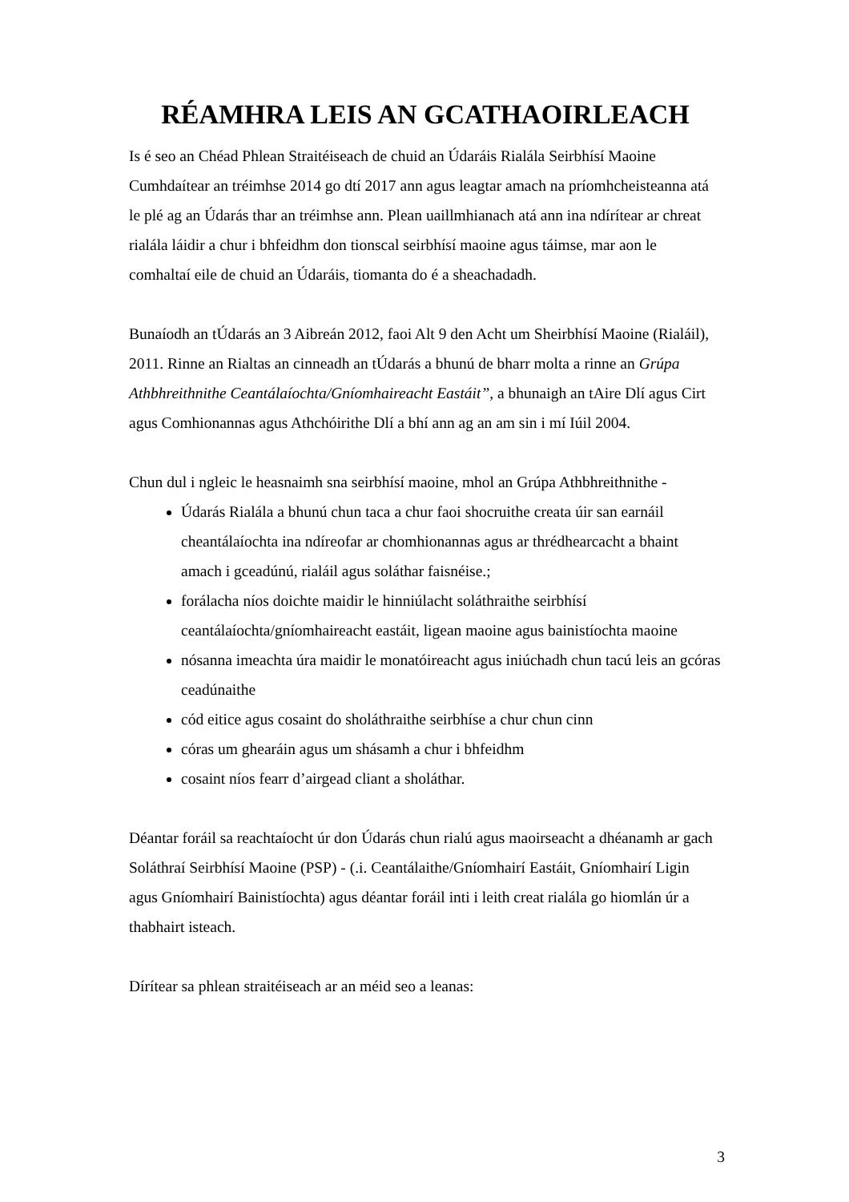RÉAMHRA LEIS AN GCATHAOIRLEACH
Is é seo an Chéad Phlean Straitéiseach de chuid an Údaráis Rialála Seirbhísí Maoine Cumhdaítear an tréimhse 2014 go dtí 2017 ann agus leagtar amach na príomhcheisteanna atá le plé ag an Údarás thar an tréimhse ann. Plean uaillmhianach atá ann ina ndírítear ar chreat rialála láidir a chur i bhfeidhm don tionscal seirbhísí maoine agus táimse, mar aon le comhaltaí eile de chuid an Údaráis, tiomanta do é a sheachadadh.
Bunaíodh an tÚdarás an 3 Aibreán 2012, faoi Alt 9 den Acht um Sheirbhísí Maoine (Rialáil), 2011. Rinne an Rialtas an cinneadh an tÚdarás a bhunú de bharr molta a rinne an Grúpa Athbhreithnithe Ceantálaíochta/Gníomhaireacht Eastáit”, a bhunaigh an tAire Dlí agus Cirt agus Comhionannas agus Athchóirithe Dlí a bhí ann ag an am sin i mí Iúil 2004.
Chun dul i ngleic le heasnaimh sna seirbhísí maoine, mhol an Grúpa Athbhreithnithe -
Údarás Rialála a bhunú chun taca a chur faoi shocruithe creata úir san earnáil cheantálaíochta ina ndíreofar ar chomhionannas agus ar thrédhearcacht a bhaint amach i gceadúnú, rialáil agus soláthar faisnéise.;
forálacha níos doichte maidir le hinniúlacht soláthraithe seirbhísí ceantálaíochta/gníomhaireacht eastáit, ligean maoine agus bainistíochta maoine
nósanna imeachta úra maidir le monatóireacht agus iniúchadh chun tacú leis an gcóras ceadúnaithe
cód eitice agus cosaint do sholáthraithe seirbhíse a chur chun cinn
córas um ghearáin agus um shásamh a chur i bhfeidhm
cosaint níos fearr d’airgead cliant a sholáthar.
Déantar foráil sa reachtaíocht úr don Údarás chun rialú agus maoirseacht a dhéanamh ar gach Soláthraí Seirbhísí Maoine (PSP) - (.i. Ceantálaithe/Gníomhairí Eastáit, Gníomhairí Ligin agus Gníomhairí Bainistíochta) agus déantar foráil inti i leith creat rialála go hiomlán úr a thabhairt isteach.
Dírítear sa phlean straitéiseach ar an méid seo a leanas:
3